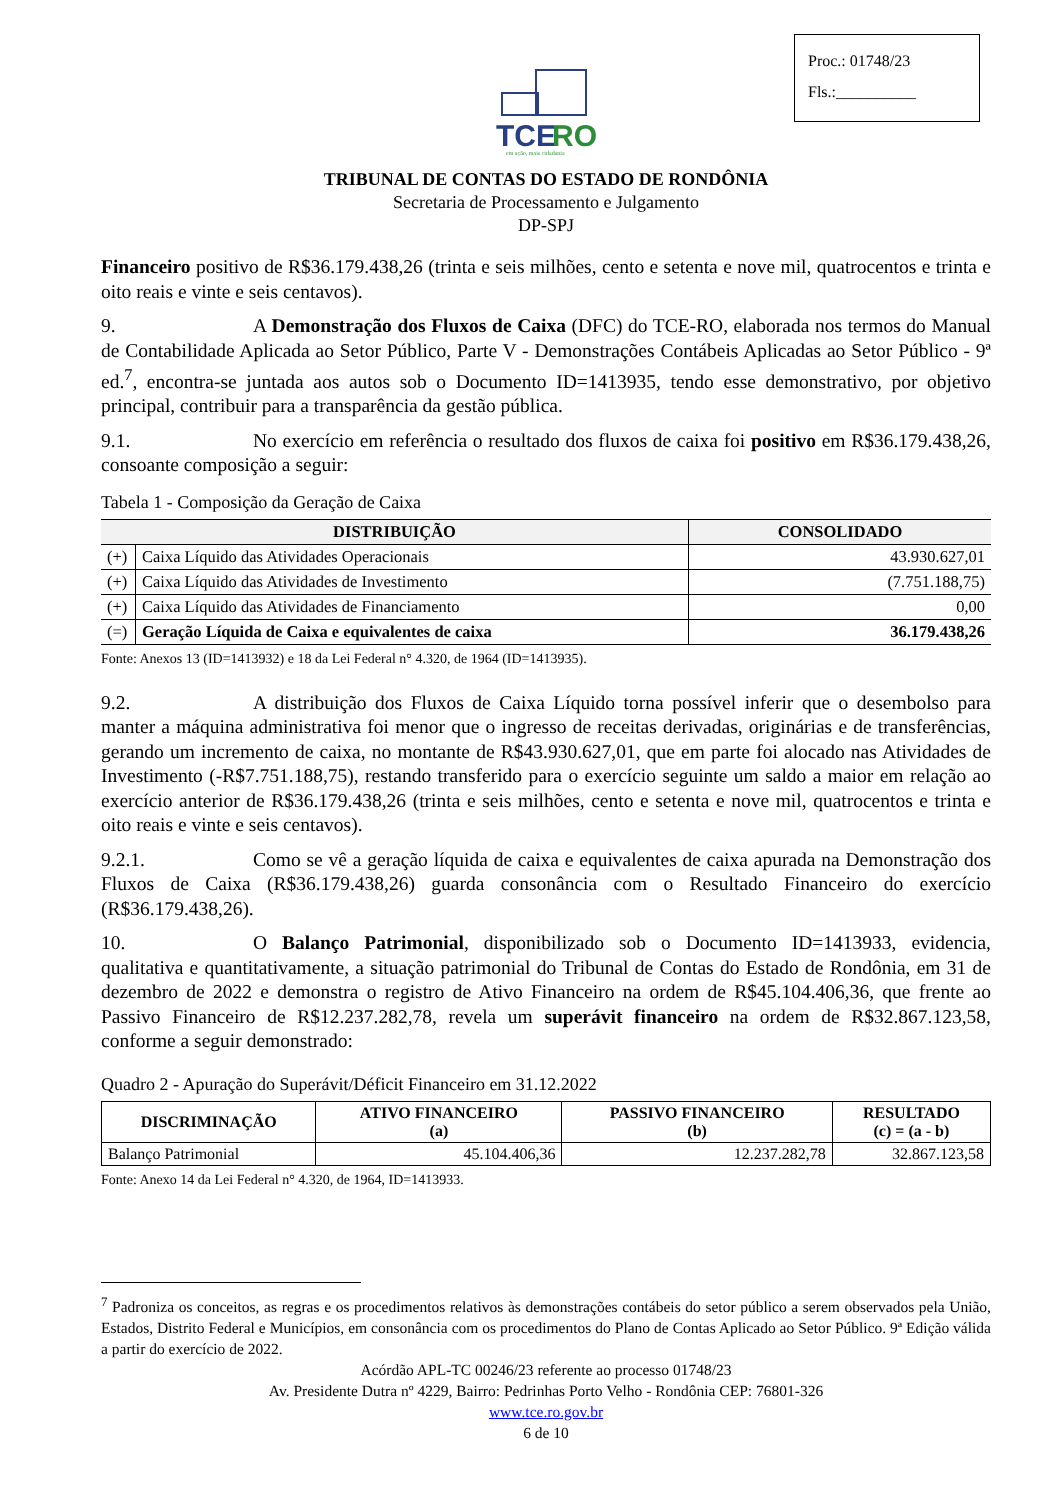Proc.: 01748/23
Fls.:__________
TCE
RO
em ação, mais cidadania
TRIBUNAL DE CONTAS DO ESTADO DE RONDÔNIA
Secretaria de Processamento e Julgamento
DP-SPJ
Financeiro positivo de R$36.179.438,26 (trinta e seis milhões, cento e setenta e nove mil, quatrocentos e trinta e oito reais e vinte e seis centavos).
9. A Demonstração dos Fluxos de Caixa (DFC) do TCE-RO, elaborada nos termos do Manual de Contabilidade Aplicada ao Setor Público, Parte V - Demonstrações Contábeis Aplicadas ao Setor Público - 9ª ed.<sup>7</sup>, encontra-se juntada aos autos sob o Documento ID=1413935, tendo esse demonstrativo, por objetivo principal, contribuir para a transparência da gestão pública.
9.1. No exercício em referência o resultado dos fluxos de caixa foi positivo em R$36.179.438,26, consoante composição a seguir:
Tabela 1 - Composição da Geração de Caixa
| DISTRIBUIÇÃO | | CONSOLIDADO |
| --- | --- | --- |
| (+) | Caixa Líquido das Atividades Operacionais | 43.930.627,01 |
| (+) | Caixa Líquido das Atividades de Investimento | (7.751.188,75) |
| (+) | Caixa Líquido das Atividades de Financiamento | 0,00 |
| (=) | Geração Líquida de Caixa e equivalentes de caixa | 36.179.438,26 |
Fonte: Anexos 13 (ID=1413932) e 18 da Lei Federal n° 4.320, de 1964 (ID=1413935).
9.2. A distribuição dos Fluxos de Caixa Líquido torna possível inferir que o desembolso para manter a máquina administrativa foi menor que o ingresso de receitas derivadas, originárias e de transferências, gerando um incremento de caixa, no montante de R$43.930.627,01, que em parte foi alocado nas Atividades de Investimento (-R$7.751.188,75), restando transferido para o exercício seguinte um saldo a maior em relação ao exercício anterior de R$36.179.438,26 (trinta e seis milhões, cento e setenta e nove mil, quatrocentos e trinta e oito reais e vinte e seis centavos).
9.2.1. Como se vê a geração líquida de caixa e equivalentes de caixa apurada na Demonstração dos Fluxos de Caixa (R$36.179.438,26) guarda consonância com o Resultado Financeiro do exercício (R$36.179.438,26).
10. O Balanço Patrimonial, disponibilizado sob o Documento ID=1413933, evidencia, qualitativa e quantitativamente, a situação patrimonial do Tribunal de Contas do Estado de Rondônia, em 31 de dezembro de 2022 e demonstra o registro de Ativo Financeiro na ordem de R$45.104.406,36, que frente ao Passivo Financeiro de R$12.237.282,78, revela um superávit financeiro na ordem de R$32.867.123,58, conforme a seguir demonstrado:
Quadro 2 - Apuração do Superávit/Déficit Financeiro em 31.12.2022
| DISCRIMINAÇÃO | ATIVO FINANCEIRO (a) | PASSIVO FINANCEIRO (b) | RESULTADO (c) = (a - b) |
| --- | --- | --- | --- |
| Balanço Patrimonial | 45.104.406,36 | 12.237.282,78 | 32.867.123,58 |
Fonte: Anexo 14 da Lei Federal n° 4.320, de 1964, ID=1413933.
<sup>7</sup> Padroniza os conceitos, as regras e os procedimentos relativos às demonstrações contábeis do setor público a serem observados pela União, Estados, Distrito Federal e Municípios, em consonância com os procedimentos do Plano de Contas Aplicado ao Setor Público. 9ª Edição válida a partir do exercício de 2022.
Acórdão APL-TC 00246/23 referente ao processo 01748/23
Av. Presidente Dutra nº 4229, Bairro: Pedrinhas Porto Velho - Rondônia CEP: 76801-326
www.tce.ro.gov.br
6 de 10